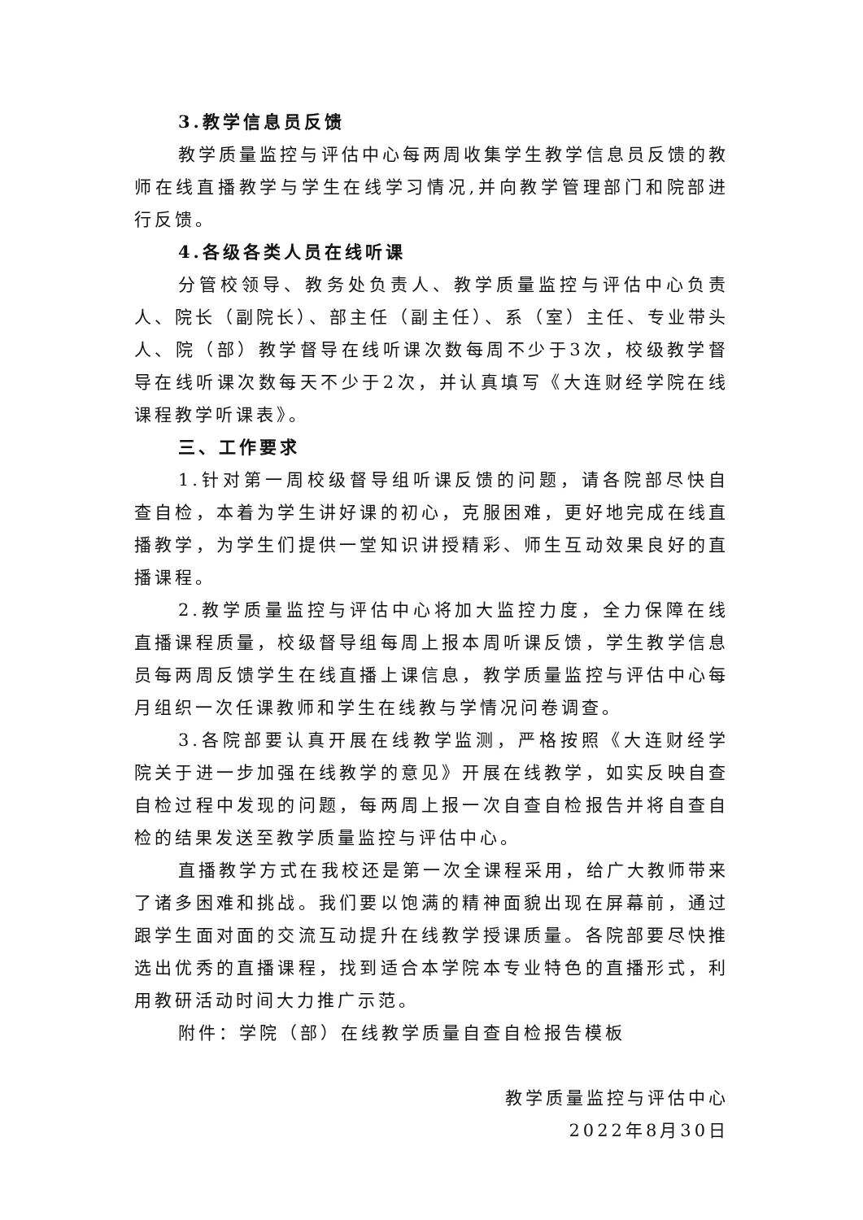3.教学信息员反馈
教学质量监控与评估中心每两周收集学生教学信息员反馈的教师在线直播教学与学生在线学习情况,并向教学管理部门和院部进行反馈。
4.各级各类人员在线听课
分管校领导、教务处负责人、教学质量监控与评估中心负责人、院长（副院长）、部主任（副主任）、系（室）主任、专业带头人、院（部）教学督导在线听课次数每周不少于3次，校级教学督导在线听课次数每天不少于2次，并认真填写《大连财经学院在线课程教学听课表》。
三、工作要求
1.针对第一周校级督导组听课反馈的问题，请各院部尽快自查自检，本着为学生讲好课的初心，克服困难，更好地完成在线直播教学，为学生们提供一堂知识讲授精彩、师生互动效果良好的直播课程。
2.教学质量监控与评估中心将加大监控力度，全力保障在线直播课程质量，校级督导组每周上报本周听课反馈，学生教学信息员每两周反馈学生在线直播上课信息，教学质量监控与评估中心每月组织一次任课教师和学生在线教与学情况问卷调查。
3.各院部要认真开展在线教学监测，严格按照《大连财经学院关于进一步加强在线教学的意见》开展在线教学，如实反映自查自检过程中发现的问题，每两周上报一次自查自检报告并将自查自检的结果发送至教学质量监控与评估中心。
直播教学方式在我校还是第一次全课程采用，给广大教师带来了诸多困难和挑战。我们要以饱满的精神面貌出现在屏幕前，通过跟学生面对面的交流互动提升在线教学授课质量。各院部要尽快推选出优秀的直播课程，找到适合本学院本专业特色的直播形式，利用教研活动时间大力推广示范。
附件：学院（部）在线教学质量自查自检报告模板
教学质量监控与评估中心
2022年8月30日